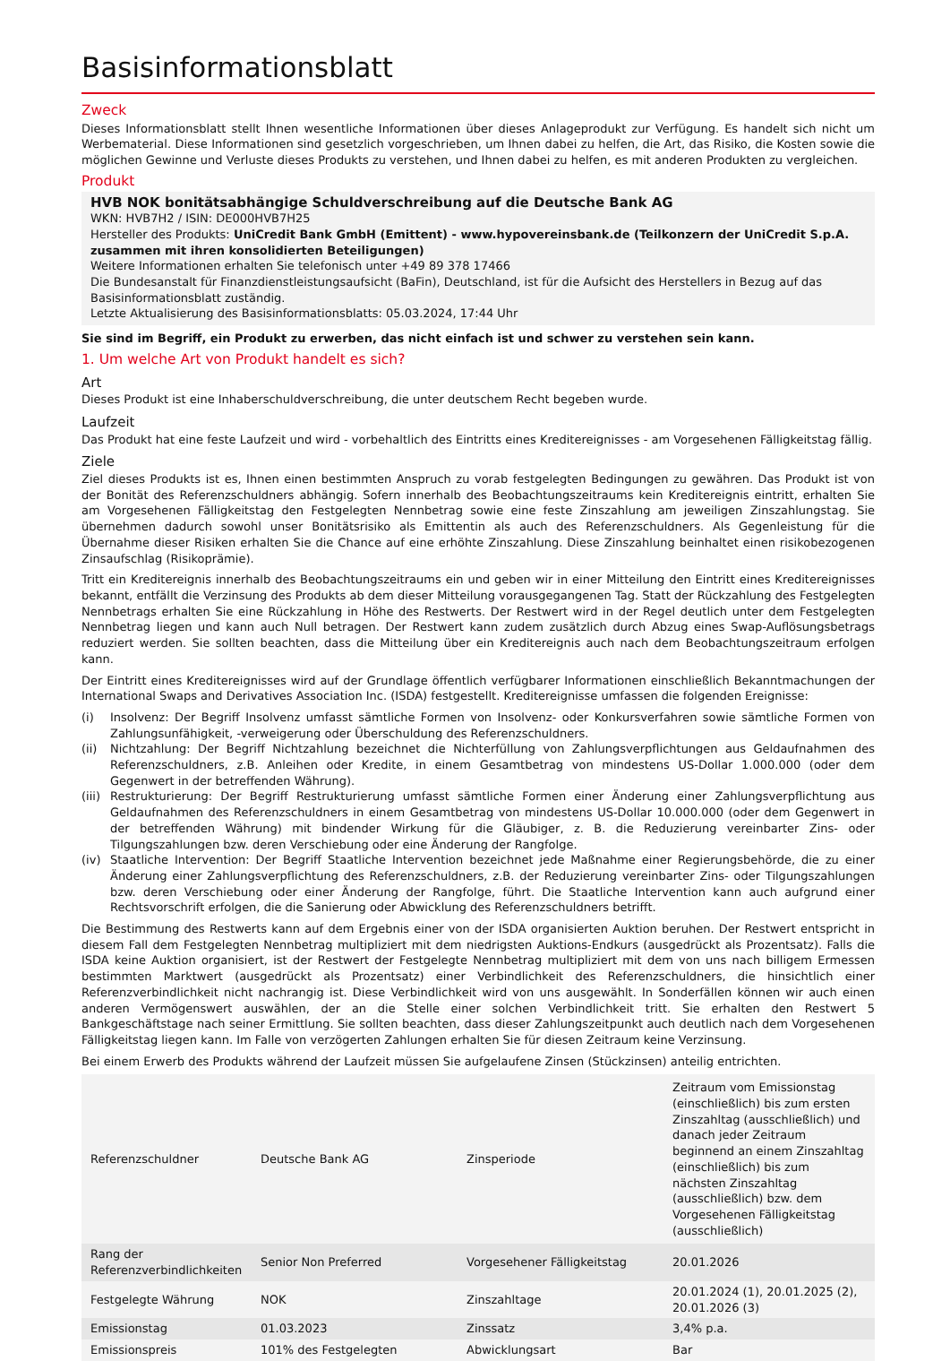Basisinformationsblatt
Zweck
Dieses Informationsblatt stellt Ihnen wesentliche Informationen über dieses Anlageprodukt zur Verfügung. Es handelt sich nicht um Werbematerial. Diese Informationen sind gesetzlich vorgeschrieben, um Ihnen dabei zu helfen, die Art, das Risiko, die Kosten sowie die möglichen Gewinne und Verluste dieses Produkts zu verstehen, und Ihnen dabei zu helfen, es mit anderen Produkten zu vergleichen.
Produkt
HVB NOK bonitätsabhängige Schuldverschreibung auf die Deutsche Bank AG
WKN: HVB7H2 / ISIN: DE000HVB7H25
Hersteller des Produkts: UniCredit Bank GmbH (Emittent) - www.hypovereinsbank.de (Teilkonzern der UniCredit S.p.A. zusammen mit ihren konsolidierten Beteiligungen)
Weitere Informationen erhalten Sie telefonisch unter +49 89 378 17466
Die Bundesanstalt für Finanzdienstleistungsaufsicht (BaFin), Deutschland, ist für die Aufsicht des Herstellers in Bezug auf das Basisinformationsblatt zuständig.
Letzte Aktualisierung des Basisinformationsblatts: 05.03.2024, 17:44 Uhr
Sie sind im Begriff, ein Produkt zu erwerben, das nicht einfach ist und schwer zu verstehen sein kann.
1. Um welche Art von Produkt handelt es sich?
Art
Dieses Produkt ist eine Inhaberschuldverschreibung, die unter deutschem Recht begeben wurde.
Laufzeit
Das Produkt hat eine feste Laufzeit und wird - vorbehaltlich des Eintritts eines Kreditereignisses - am Vorgesehenen Fälligkeitstag fällig.
Ziele
Ziel dieses Produkts ist es, Ihnen einen bestimmten Anspruch zu vorab festgelegten Bedingungen zu gewähren. Das Produkt ist von der Bonität des Referenzschuldners abhängig. Sofern innerhalb des Beobachtungszeitraums kein Kreditereignis eintritt, erhalten Sie am Vorgesehenen Fälligkeitstag den Festgelegten Nennbetrag sowie eine feste Zinszahlung am jeweiligen Zinszahlungstag. Sie übernehmen dadurch sowohl unser Bonitätsrisiko als Emittentin als auch des Referenzschuldners. Als Gegenleistung für die Übernahme dieser Risiken erhalten Sie die Chance auf eine erhöhte Zinszahlung. Diese Zinszahlung beinhaltet einen risikobezogenen Zinsaufschlag (Risikoprämie).
Tritt ein Kreditereignis innerhalb des Beobachtungszeitraums ein und geben wir in einer Mitteilung den Eintritt eines Kreditereignisses bekannt, entfällt die Verzinsung des Produkts ab dem dieser Mitteilung vorausgegangenen Tag. Statt der Rückzahlung des Festgelegten Nennbetrags erhalten Sie eine Rückzahlung in Höhe des Restwerts. Der Restwert wird in der Regel deutlich unter dem Festgelegten Nennbetrag liegen und kann auch Null betragen. Der Restwert kann zudem zusätzlich durch Abzug eines Swap-Auflösungsbetrags reduziert werden. Sie sollten beachten, dass die Mitteilung über ein Kreditereignis auch nach dem Beobachtungszeitraum erfolgen kann.
Der Eintritt eines Kreditereignisses wird auf der Grundlage öffentlich verfügbarer Informationen einschließlich Bekanntmachungen der International Swaps and Derivatives Association Inc. (ISDA) festgestellt. Kreditereignisse umfassen die folgenden Ereignisse:
(i) Insolvenz: Der Begriff Insolvenz umfasst sämtliche Formen von Insolvenz- oder Konkursverfahren sowie sämtliche Formen von Zahlungsunfähigkeit, -verweigerung oder Überschuldung des Referenzschuldners.
(ii) Nichtzahlung: Der Begriff Nichtzahlung bezeichnet die Nichterfüllung von Zahlungsverpflichtungen aus Geldaufnahmen des Referenzschuldners, z.B. Anleihen oder Kredite, in einem Gesamtbetrag von mindestens US-Dollar 1.000.000 (oder dem Gegenwert in der betreffenden Währung).
(iii) Restrukturierung: Der Begriff Restrukturierung umfasst sämtliche Formen einer Änderung einer Zahlungsverpflichtung aus Geldaufnahmen des Referenzschuldners in einem Gesamtbetrag von mindestens US-Dollar 10.000.000 (oder dem Gegenwert in der betreffenden Währung) mit bindender Wirkung für die Gläubiger, z. B. die Reduzierung vereinbarter Zins- oder Tilgungszahlungen bzw. deren Verschiebung oder eine Änderung der Rangfolge.
(iv) Staatliche Intervention: Der Begriff Staatliche Intervention bezeichnet jede Maßnahme einer Regierungsbehörde, die zu einer Änderung einer Zahlungsverpflichtung des Referenzschuldners, z.B. der Reduzierung vereinbarter Zins- oder Tilgungszahlungen bzw. deren Verschiebung oder einer Änderung der Rangfolge, führt. Die Staatliche Intervention kann auch aufgrund einer Rechtsvorschrift erfolgen, die die Sanierung oder Abwicklung des Referenzschuldners betrifft.
Die Bestimmung des Restwerts kann auf dem Ergebnis einer von der ISDA organisierten Auktion beruhen. Der Restwert entspricht in diesem Fall dem Festgelegten Nennbetrag multipliziert mit dem niedrigsten Auktions-Endkurs (ausgedrückt als Prozentsatz). Falls die ISDA keine Auktion organisiert, ist der Restwert der Festgelegte Nennbetrag multipliziert mit dem von uns nach billigem Ermessen bestimmten Marktwert (ausgedrückt als Prozentsatz) einer Verbindlichkeit des Referenzschuldners, die hinsichtlich einer Referenzverbindlichkeit nicht nachrangig ist. Diese Verbindlichkeit wird von uns ausgewählt. In Sonderfällen können wir auch einen anderen Vermögenswert auswählen, der an die Stelle einer solchen Verbindlichkeit tritt. Sie erhalten den Restwert 5 Bankgeschäftstage nach seiner Ermittlung. Sie sollten beachten, dass dieser Zahlungszeitpunkt auch deutlich nach dem Vorgesehenen Fälligkeitstag liegen kann. Im Falle von verzögerten Zahlungen erhalten Sie für diesen Zeitraum keine Verzinsung.
Bei einem Erwerb des Produkts während der Laufzeit müssen Sie aufgelaufene Zinsen (Stückzinsen) anteilig entrichten.
| Referenzschuldner | Deutsche Bank AG | Zinsperiode | Zeitraum vom Emissionstag (einschließlich) bis zum ersten Zinszahltag (ausschließlich) und danach jeder Zeitraum beginnend an einem Zinszahltag (einschließlich) bis zum nächsten Zinszahltag (ausschließlich) bzw. dem Vorgesehenen Fälligkeitstag (ausschließlich) |
| Rang der Referenzverbindlichkeiten | Senior Non Preferred | Vorgesehener Fälligkeitstag | 20.01.2026 |
| Festgelegte Währung | NOK | Zinszahltage | 20.01.2024 (1), 20.01.2025 (2), 20.01.2026 (3) |
| Emissionstag | 01.03.2023 | Zinssatz | 3,4% p.a. |
| Emissionspreis | 101% des Festgelegten | Abwicklungsart | Bar |